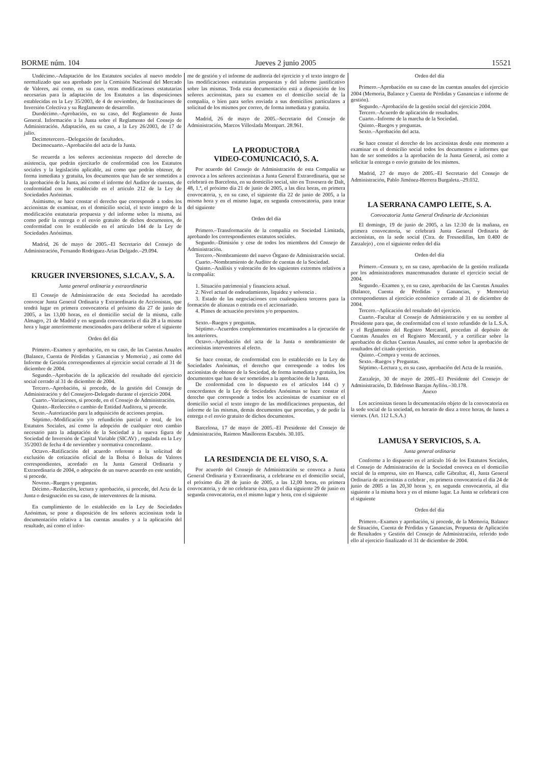BORME núm. 104 Jueves 2 junio 2005 15521
Undécimo.–Adaptación de los Estatutos sociales al nuevo modelo normalizado que sea aprobado por la Comisión Nacional del Mercado de Valores, así como, en su caso, otras modificaciones estatutarias necesarias para la adaptación de los Estatutos a las disposiciones establecidas en la Ley 35/2003, de 4 de noviembre, de Instituciones de Inversión Colectiva y su Reglamento de desarrollo.
Duodécimo.–Aprobación, en su caso, del Reglamento de Junta General. Información a la Junta sobre el Reglamento del Consejo de Administración. Adaptación, en su caso, a la Ley 26/2003, de 17 de julio.
Decimotercero.–Delegación de facultades.
Decimocuarto.–Aprobación del acta de la Junta.
Se recuerda a los señores accionistas respecto del derecho de asistencia, que podrán ejercitarlo de conformidad con los Estatutos sociales y la legislación aplicable, así como que podrán obtener, de forma inmediata y gratuita, los documentos que han de ser sometidos a la aprobación de la Junta, así como el informe del Auditor de cuentas, de conformidad con lo establecido en el artículo 212 de la Ley de Sociedades Anónimas.
Asimismo, se hace constar el derecho que corresponde a todos los accionistas de examinar, en el domicilio social, el texto íntegro de la modificación estatutaria propuesta y del informe sobre la misma, así como pedir la entrega o el envío gratuito de dichos documentos, de conformidad con lo establecido en el artículo 144 de la Ley de Sociedades Anónimas.
Madrid, 26 de mayo de 2005.–El Secretario del Consejo de Administración, Fernando Rodríguez-Arias Delgado.–29.094.
KRUGER INVERSIONES, S.I.C.A.V., S. A.
Junta general ordinaria y extraordinaria
El Consejo de Administración de esta Sociedad ha acordado convocar Junta General Ordinaria y Extraordinaria de Accionistas, que tendrá lugar en primera convocatoria el próximo día 27 de junio de 2005, a las 13,00 horas, en el domicilio social de la misma, calle Almagro, 21 de Madrid y en segunda convocatoria el día 28 a la misma hora y lugar anteriormente mencionados para deliberar sobre el siguiente
Orden del día
Primero.–Examen y aprobación, en su caso, de las Cuentas Anuales (Balance, Cuenta de Pérdidas y Ganancias y Memoria) , así como del Informe de Gestión correspondientes al ejercicio social cerrado al 31 de diciembre de 2004.
Segundo.–Aprobación de la aplicación del resultado del ejercicio social cerrado al 31 de diciembre de 2004.
Tercero.–Aprobación, si procede, de la gestión del Consejo de Administración y del Consejero-Delegado durante el ejercicio 2004.
Cuarto.–Variaciones, si procede, en el Consejo de Administración.
Quinto.–Reelección o cambio de Entidad Auditora, si procede.
Sexto.–Autorización para la adquisición de acciones propias.
Séptimo.–Modificación y/o refundición parcial o total, de los Estatutos Sociales, así como la adopción de cualquier otro cambio necesario para la adaptación de la Sociedad a la nueva figura de Sociedad de Inversión de Capital Variable (SICAV) , regulada en la Ley 35/2003 de fecha 4 de noviembre y normativa concordante.
Octavo.–Ratificación del acuerdo referente a la solicitud de exclusión de cotización oficial de la Bolsa ó Bolsas de Valores correspondientes, acordado en la Junta General Ordinaria y Extraordinaria de 2004, o adopción de un nuevo acuerdo en este sentido, si procede.
Noveno.–Ruegos y preguntas.
Décimo.–Redacción, lectura y aprobación, si procede, del Acta de la Junta o designación en su caso, de interventores de la misma.
En cumplimiento de lo establecido en la Ley de Sociedades Anónimas, se pone a disposición de los señores accionistas toda la documentación relativa a las cuentas anuales y a la aplicación del resultado, así como el infor-
me de gestión y el informe de auditoría del ejercicio y el texto íntegro de las modificaciones estatutarias propuestas y del informe justificativo sobre las mismas. Toda esta documentación está a disposición de los señores accionistas, para su examen en el domicilio social de la compañía, o bien para serles enviada a sus domicilios particulares a solicitud de los mismos por correo, de forma inmediata y gratuita.
Madrid, 26 de mayo de 2005.–Secretario del Consejo de Administración, Marcos Villoslada Montpart. 28.961.
LA PRODUCTORA
VIDEO-COMUNICACIÓ, S. A.
Por acuerdo del Consejo de Administración de esta Compañía se convoca a los señores accionistas a Junta General Extraordinaria, que se celebrará en Barcelona, en su domicilio social, sito en Travesera de Dalt, 48, 1.ª, el próximo día 21 de junio de 2005, a las diez horas, en primera convocatoria, y, en su caso, el siguiente día 22 de junio de 2005, a la misma hora y en el mismo lugar, en segunda convocatoria, para tratar del siguiente
Orden del día
Primero.–Transformación de la compañía en Sociedad Limitada, aprobando los correspondientes estatutos sociales.
Segundo.–Dimisión y cese de todos los miembros del Consejo de Administración.
Tercero.–Nombramiento del nuevo Órgano de Administración social.
Cuarto.–Nombramiento de Auditor de cuentas de la Sociedad.
Quinto.–Análisis y valoración de los siguientes extremos relativos a la compañía:
1. Situación patrimonial y financiera actual.
2. Nivel actual de endeudamiento, liquidez y solvencia .
3. Estado de las negociaciones con cualesquiera terceros para la formación de alianzas o entrada en el accionariado.
4. Planes de actuación previstos y/o propuestos.
Sexto.–Ruegos y preguntas.
Séptimo.–Acuerdos complementarios encaminados a la ejecución de los anteriores.
Octavo.–Aprobación del acta de la Junta o nombramiento de accionistas interventores al efecto.
Se hace constar, de conformidad con lo establecido en la Ley de Sociedades Anónimas, el derecho que corresponde a todos los accionistas de obtener de la Sociedad, de forma inmediata y gratuita, los documentos que han de ser sometidos a la aprobación de la Junta.
De conformidad con lo dispuesto en el artículos 144 c) y concordantes de la Ley de Sociedades Anónimas se hace constar el derecho que corresponde a todos los accionistas de examinar en el domicilio social el texto íntegro de las modificaciones propuestas, del informe de las mismas, demás documentos que procedan, y de pedir la entrega o el envío gratuito de dichos documentos.
Barcelona, 17 de mayo de 2005.–El Presidente del Consejo de Administración, Raimon Masllorens Escubós. 30.105.
LA RESIDENCIA DE EL VISO, S. A.
Por acuerdo del Consejo de Administración se convoca a Junta General Ordinaria y Extraordinaria, a celebrarse en el domicilio social, el próximo día 28 de junio de 2005, a las 12,00 horas, en primera convocatoria, y de no celebrarse ésta, para el día siguiente 29 de junio en segunda convocatoria, en el mismo lugar y hora, con el siguiente
Orden del día
Primero.–Aprobación en su caso de las cuentas anuales del ejercicio 2004 (Memoria, Balance y Cuenta de Pérdidas y Ganancias e informe de gestión).
Segundo.–Aprobación de la gestión social del ejercicio 2004.
Tercero.–Acuerdo de aplicación de resultados.
Cuarto.–Informe de la marcha de la Sociedad.
Quinto.–Ruegos y preguntas.
Sexto.–Aprobación del acta.
Se hace constar el derecho de los accionistas desde este momento a examinar en el domicilio social todos los documentos e informes que han de ser sometidos a la aprobación de la Junta General, así como a solicitar la entrega o envío gratuito de los mismos.
Madrid, 27 de mayo de 2005.–El Secretario del Consejo de Administración, Pablo Jiménez-Herrera Burgaleta.–29.032.
LA SERRANA CAMPO LEITE, S. A.
Convocatoria Junta General Ordinaria de Accionistas
El domingo, 19 de junio de 2005, a las 12:30 de la mañana, en primera convocatoria, se celebrará Junta General Ordinaria de accionistas, en la sede social (Ctra. de Fresnedillas, km 0.400 de Zarzalejo) , con el siguiente orden del día
Orden del día
Primero.–Censura y, en su caso, aprobación de la gestión realizada por los administradores mancomunados durante el ejercicio social de 2004.
Segundo.–Examen y, en su caso, aprobación de las Cuentas Anuales (Balance, Cuenta de Pérdidas y Ganancias, y Memoria) correspondientes al ejercicio económico cerrado al 31 de diciembre de 2004.
Tercero.–Aplicación del resultado del ejercicio.
Cuarto.–Facultar al Consejo de Administración y en su nombre al Presidente para que, de conformidad con el texto refundido de la L.S.A. y el Reglamento del Registro Mercantil, procedan al depósito de Cuentas Anuales en el Registro Mercantil, y a certificar sobre la aprobación de dichas Cuentas Anuales, así como sobre la aprobación de resultados del citado ejercicio.
Quinto.–Compra y venta de acciones.
Sexto.–Ruegos y Preguntas.
Séptimo.–Lectura y, en su caso, aprobación del Acta de la reunión.
Zarzalejo, 30 de mayo de 2005.–El Presidente del Consejo de Administración, D. Ildefonso Barajas Ayllón.–30.178.
Anexo
Los accionistas tienen la documentación objeto de la convocatoria en la sede social de la sociedad, en horario de diez a trece horas, de lunes a viernes. (Art. 112 L.S.A.)
LAMUSA Y SERVICIOS, S. A.
Junta general ordinaria
Conforme a lo dispuesto en el artículo 16 de los Estatutos Sociales, el Consejo de Administración de la Sociedad convoca en el domicilio social de la empresa, sito en Huesca, calle Gibraltar, 41, Junta General Ordinaria de accionistas a celebrar , en primera convocatoria el día 24 de junio de 2005 a las 20,30 horas y, en segunda convocatoria, al día siguiente a la misma hora y en el mismo lugar. La Junta se celebrará con el siguiente
Orden del día
Primero.–Examen y aprobación, si procede, de la Memoria, Balance de Situación, Cuenta de Pérdidas y Ganancias, Propuesta de Aplicación de Resultados y Gestión del Consejo de Administración, referido todo ello al ejercicio finalizado el 31 de diciembre de 2004.